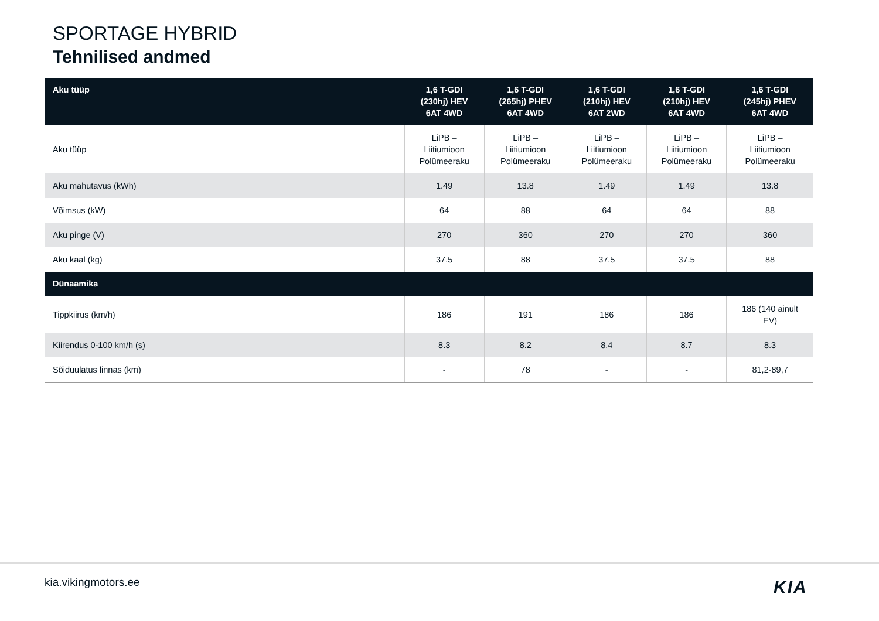SPORTAGE HYBRID
Tehnilised andmed
| Aku tüüp | 1,6 T-GDI (230hj) HEV 6AT 4WD | 1,6 T-GDI (265hj) PHEV 6AT 4WD | 1,6 T-GDI (210hj) HEV 6AT 2WD | 1,6 T-GDI (210hj) HEV 6AT 4WD | 1,6 T-GDI (245hj) PHEV 6AT 4WD |
| --- | --- | --- | --- | --- | --- |
| Aku tüüp | LiPB – Liitiumioon Polümeeraku | LiPB – Liitiumioon Polümeeraku | LiPB – Liitiumioon Polümeeraku | LiPB – Liitiumioon Polümeeraku | LiPB – Liitiumioon Polümeeraku |
| Aku mahutavus (kWh) | 1.49 | 13.8 | 1.49 | 1.49 | 13.8 |
| Võimsus (kW) | 64 | 88 | 64 | 64 | 88 |
| Aku pinge (V) | 270 | 360 | 270 | 270 | 360 |
| Aku kaal (kg) | 37.5 | 88 | 37.5 | 37.5 | 88 |
| Dünaamika | | | | | |
| Tippkiirus (km/h) | 186 | 191 | 186 | 186 | 186 (140 ainult EV) |
| Kiirendus 0-100 km/h (s) | 8.3 | 8.2 | 8.4 | 8.7 | 8.3 |
| Sõiduulatus linnas (km) | - | 78 | - | - | 81,2-89,7 |
kia.vikingmotors.ee KIA